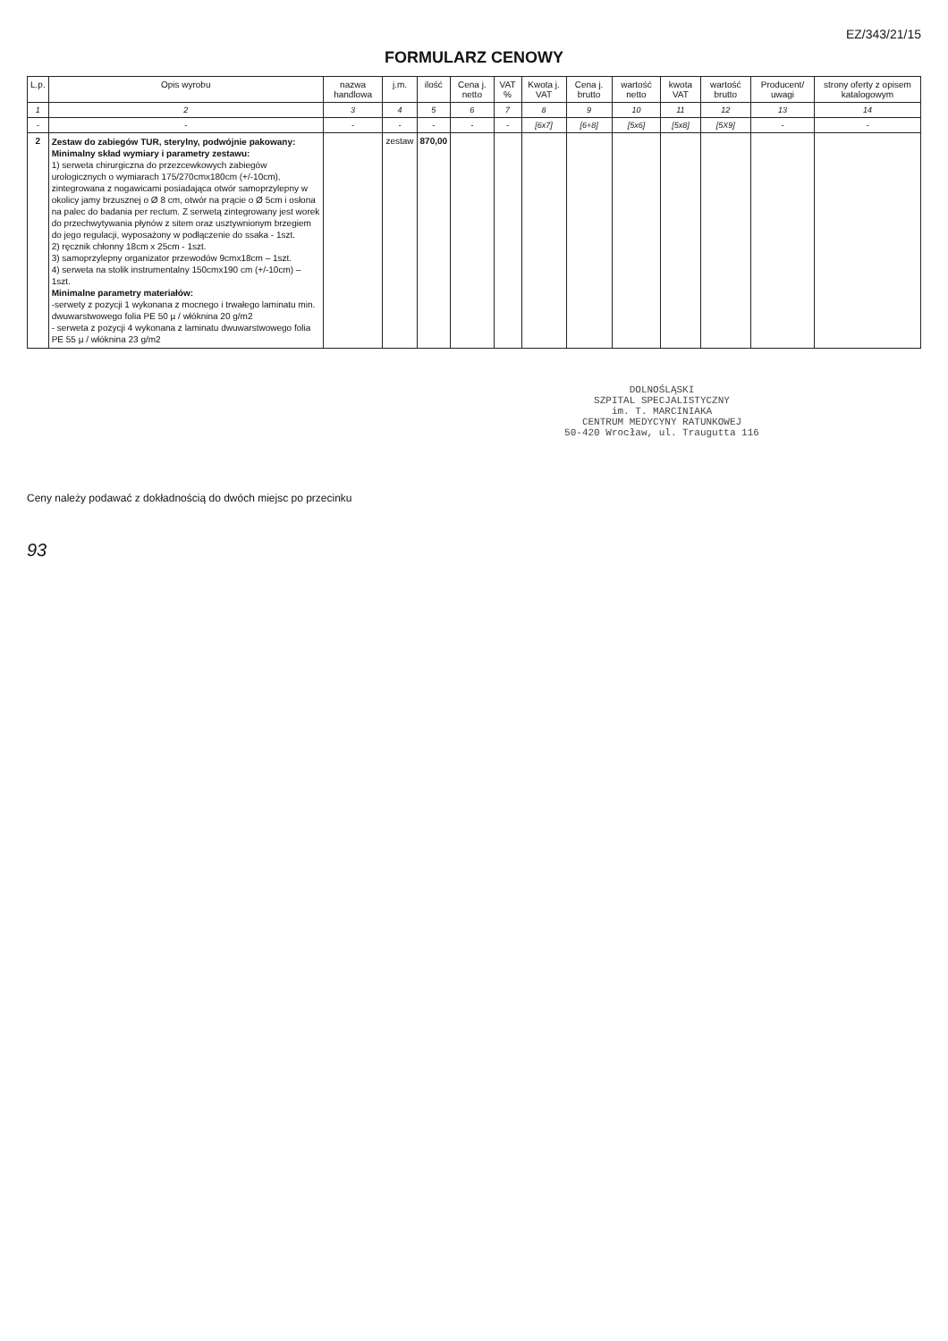EZ/343/21/15
FORMULARZ CENOWY
| L.p. | Opis wyrobu | nazwa handlowa | j.m. | ilość | Cena j. netto | VAT % | Kwota j. VAT | Cena j. brutto | wartość netto | kwota VAT | wartość brutto | Producent/ uwagi | strony oferty z opisem katalogowym |
| --- | --- | --- | --- | --- | --- | --- | --- | --- | --- | --- | --- | --- | --- |
| 1 | 2 | 3 | 4 | 5 | 6 | 7 | 8 | 9 | 10 | 11 | 12 | 13 | 14 |
| - | - | - | - | - | - | - | [6x7] | [6+8] | [5x6] | [5x8] | [5X9] | - | - |
| 2 | Zestaw do zabiegów TUR, sterylny, podwójnie pakowany: Minimalny skład wymiary i parametry zestawu: 1) serweta chirurgiczna do przezcewkowych zabiegów urologicznych o wymiarach 175/270cmx180cm (+/-10cm), zintegrowana z nogawicami posiadająca otwór samoprzylepny w okolicy jamy brzusznej o Ø 8 cm, otwór na prącie o Ø 5cm i osłona na palec do badania per rectum. Z serwetą zintegrowany jest worek do przechwytywania płynów z sitem oraz usztywnionym brzegiem do jego regulacji, wyposażony w podłączenie do ssaka - 1szt. 2) ręcznik chłonny 18cm x 25cm - 1szt. 3) samoprzylepny organizator przewodów 9cmx18cm – 1szt. 4) serweta na stolik instrumentalny 150cmx190 cm (+/-10cm) – 1szt. Minimalne parametry materiałów: -serwety z pozycji 1 wykonana z mocnego i trwałego laminatu min. dwuwarstwowego folia PE 50 µ / włóknina 20 g/m2 - serweta z pozycji 4 wykonana z laminatu dwuwarstwowego folia PE 55 µ / włóknina 23 g/m2 | | zestaw | 870,00 | | | | | | | | | |
DOLNOŚLĄSKI
SZPITAL SPECJALISTYCZNY
im. T. MARCINIAKA
CENTRUM MEDYCYNY RATUNKOWEJ
50-420 Wrocław, ul. Traugutta 116
Ceny należy podawać z dokładnością do dwóch miejsc po przecinku
93